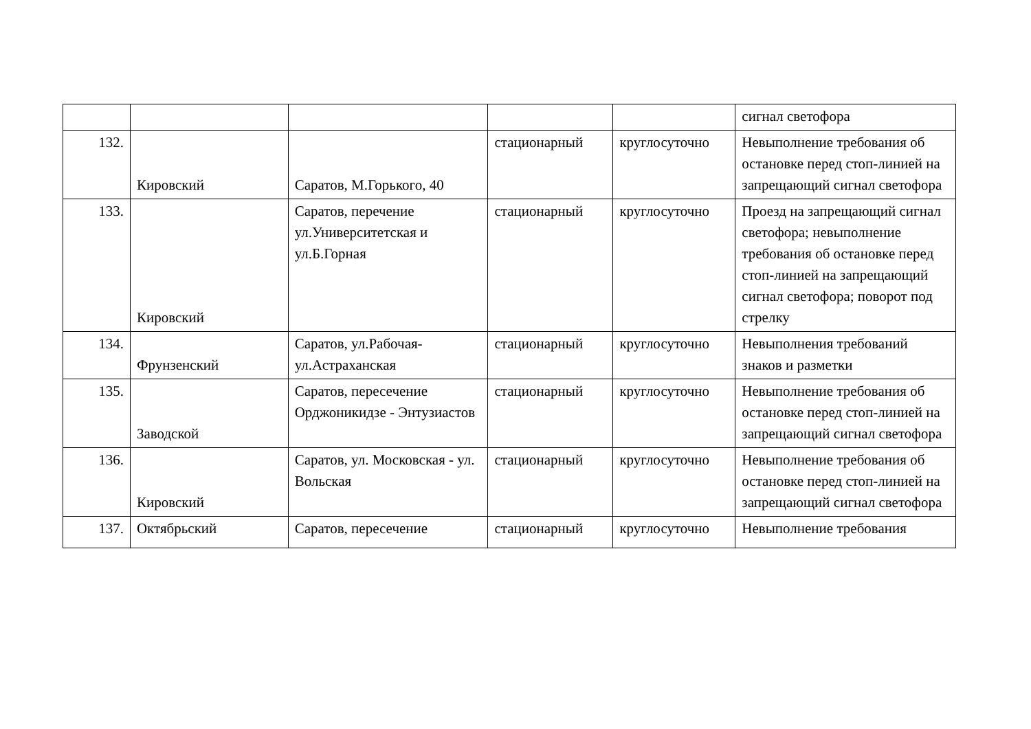| | | | | | сигнал светофора |
| 132. | Кировский | Саратов, М.Горького, 40 | стационарный | круглосуточно | Невыполнение требования об остановке перед стоп-линией на запрещающий сигнал светофора |
| 133. | Кировский | Саратов, перечение ул.Университетская и ул.Б.Горная | стационарный | круглосуточно | Проезд на запрещающий сигнал светофора; невыполнение требования об остановке перед стоп-линией на запрещающий сигнал светофора; поворот под стрелку |
| 134. | Фрунзенский | Саратов, ул.Рабочая-ул.Астраханская | стационарный | круглосуточно | Невыполнения требований знаков и разметки |
| 135. | Заводской | Саратов, пересечение Орджоникидзе - Энтузиастов | стационарный | круглосуточно | Невыполнение требования об остановке перед стоп-линией на запрещающий сигнал светофора |
| 136. | Кировский | Саратов, ул. Московская - ул. Вольская | стационарный | круглосуточно | Невыполнение требования об остановке перед стоп-линией на запрещающий сигнал светофора |
| 137. | Октябрьский | Саратов, пересечение | стационарный | круглосуточно | Невыполнение требования |